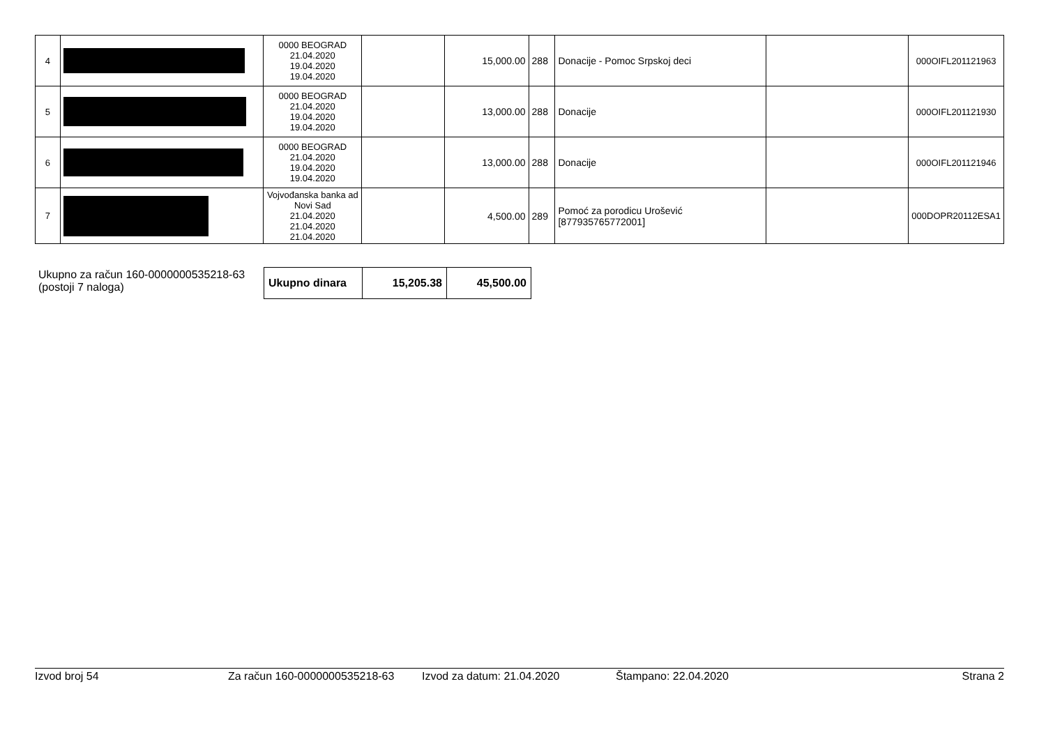| 4 | | 0000 BEOGRAD 21.04.2020 19.04.2020 19.04.2020 | | 15,000.00 | 288 | Donacije - Pomoc Srpskoj deci | | 000OIFL201121963 |
| 5 | | 0000 BEOGRAD 21.04.2020 19.04.2020 19.04.2020 | | 13,000.00 | 288 | Donacije | | 000OIFL201121930 |
| 6 | | 0000 BEOGRAD 21.04.2020 19.04.2020 19.04.2020 | | 13,000.00 | 288 | Donacije | | 000OIFL201121946 |
| 7 | | Vojvođanska banka ad Novi Sad 21.04.2020 21.04.2020 21.04.2020 | | 4,500.00 | 289 | Pomoć za porodicu Urošević [877935765772001] | | 000DOPR20112ESA1 |
Ukupno za račun 160-0000000535218-63
(postoji 7 naloga)
| Ukupno dinara | 15,205.38 | 45,500.00 |
Izvod broj 54 Za račun 160-0000000535218-63 Izvod za datum: 21.04.2020 Štampano: 22.04.2020 Strana 2